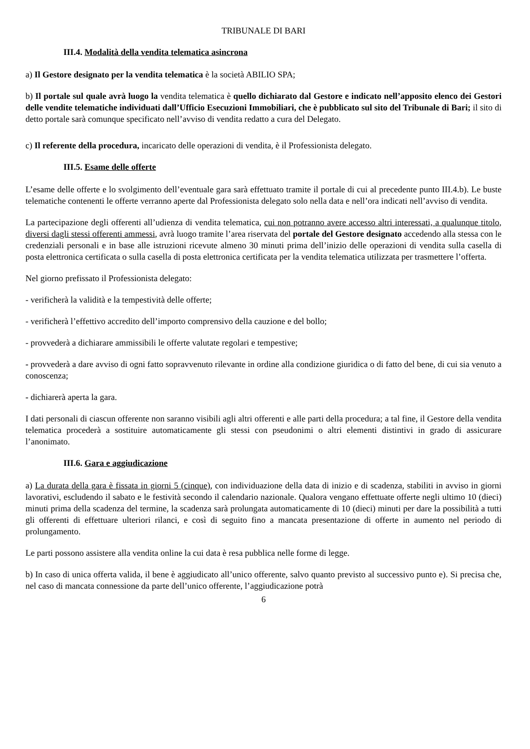TRIBUNALE DI BARI
III.4. Modalità della vendita telematica asincrona
a) Il Gestore designato per la vendita telematica è la società ABILIO SPA;
b) Il portale sul quale avrà luogo la vendita telematica è quello dichiarato dal Gestore e indicato nell’apposito elenco dei Gestori delle vendite telematiche individuati dall’Ufficio Esecuzioni Immobiliari, che è pubblicato sul sito del Tribunale di Bari; il sito di detto portale sarà comunque specificato nell’avviso di vendita redatto a cura del Delegato.
c) Il referente della procedura, incaricato delle operazioni di vendita, è il Professionista delegato.
III.5. Esame delle offerte
L’esame delle offerte e lo svolgimento dell’eventuale gara sarà effettuato tramite il portale di cui al precedente punto III.4.b). Le buste telematiche contenenti le offerte verranno aperte dal Professionista delegato solo nella data e nell’ora indicati nell’avviso di vendita.
La partecipazione degli offerenti all’udienza di vendita telematica, cui non potranno avere accesso altri interessati, a qualunque titolo, diversi dagli stessi offerenti ammessi, avrà luogo tramite l’area riservata del portale del Gestore designato accedendo alla stessa con le credenziali personali e in base alle istruzioni ricevute almeno 30 minuti prima dell’inizio delle operazioni di vendita sulla casella di posta elettronica certificata o sulla casella di posta elettronica certificata per la vendita telematica utilizzata per trasmettere l’offerta.
Nel giorno prefissato il Professionista delegato:
- verificherà la validità e la tempestività delle offerte;
- verificherà l’effettivo accredito dell’importo comprensivo della cauzione e del bollo;
- provvederà a dichiarare ammissibili le offerte valutate regolari e tempestive;
- provvederà a dare avviso di ogni fatto sopravvenuto rilevante in ordine alla condizione giuridica o di fatto del bene, di cui sia venuto a conoscenza;
- dichiarerà aperta la gara.
I dati personali di ciascun offerente non saranno visibili agli altri offerenti e alle parti della procedura; a tal fine, il Gestore della vendita telematica procederà a sostituire automaticamente gli stessi con pseudonimi o altri elementi distintivi in grado di assicurare l’anonimato.
III.6. Gara e aggiudicazione
a) La durata della gara è fissata in giorni 5 (cinque), con individuazione della data di inizio e di scadenza, stabiliti in avviso in giorni lavorativi, escludendo il sabato e le festività secondo il calendario nazionale. Qualora vengano effettuate offerte negli ultimo 10 (dieci) minuti prima della scadenza del termine, la scadenza sarà prolungata automaticamente di 10 (dieci) minuti per dare la possibilità a tutti gli offerenti di effettuare ulteriori rilanci, e così di seguito fino a mancata presentazione di offerte in aumento nel periodo di prolungamento.
Le parti possono assistere alla vendita online la cui data è resa pubblica nelle forme di legge.
b) In caso di unica offerta valida, il bene è aggiudicato all’unico offerente, salvo quanto previsto al successivo punto e). Si precisa che, nel caso di mancata connessione da parte dell’unico offerente, l’aggiudicazione potrà
6